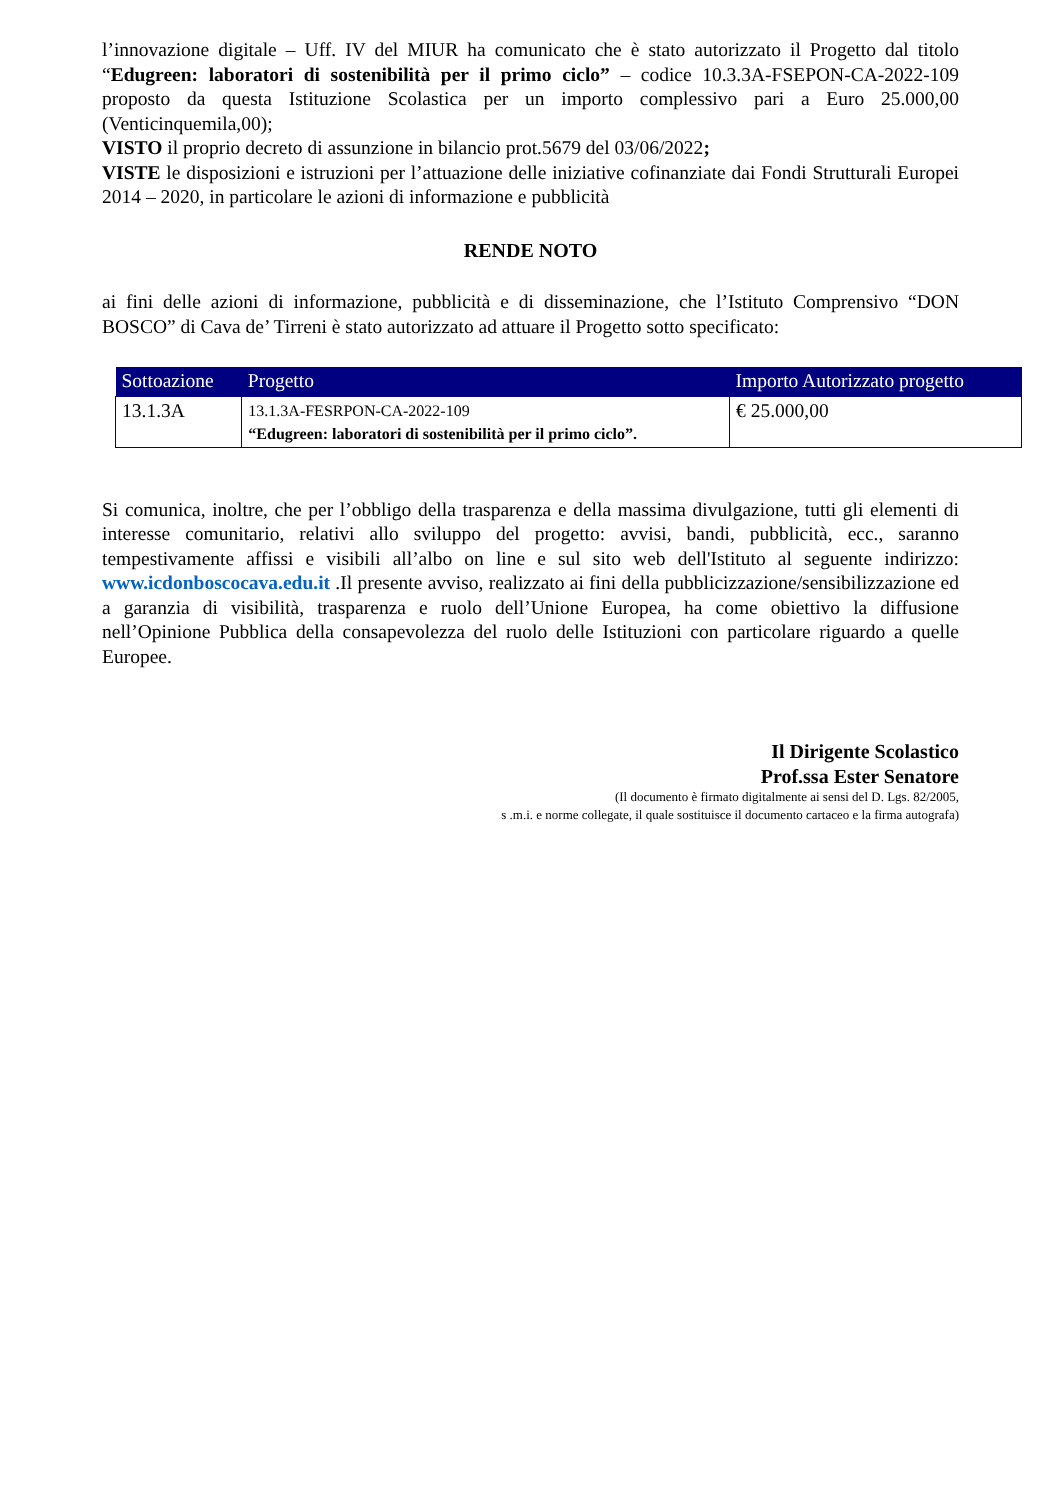l’innovazione digitale – Uff. IV del MIUR ha comunicato che è stato autorizzato il Progetto dal titolo “Edugreen: laboratori di sostenibilità per il primo ciclo” – codice 10.3.3A-FSEPON-CA-2022-109 proposto da questa Istituzione Scolastica per un importo complessivo pari a Euro 25.000,00 (Venticinquemila,00);
VISTO il proprio decreto di assunzione in bilancio prot.5679 del 03/06/2022;
VISTE le disposizioni e istruzioni per l’attuazione delle iniziative cofinanziate dai Fondi Strutturali Europei 2014 – 2020, in particolare le azioni di informazione e pubblicità
RENDE NOTO
ai fini delle azioni di informazione, pubblicità e di disseminazione, che l’Istituto Comprensivo “DON BOSCO” di Cava de’ Tirreni è stato autorizzato ad attuare il Progetto sotto specificato:
| Sottoazione | Progetto | Importo Autorizzato progetto |
| --- | --- | --- |
| 13.1.3A | 13.1.3A-FESRPON-CA-2022-109 “Edugreen: laboratori di sostenibilità per il primo ciclo”. | € 25.000,00 |
Si comunica, inoltre, che per l’obbligo della trasparenza e della massima divulgazione, tutti gli elementi di interesse comunitario, relativi allo sviluppo del progetto: avvisi, bandi, pubblicità, ecc., saranno tempestivamente affissi e visibili all’albo on line e sul sito web dell'Istituto al seguente indirizzo: www.icdonboscocava.edu.it .Il presente avviso, realizzato ai fini della pubblicizzazione/sensibilizzazione ed a garanzia di visibilità, trasparenza e ruolo dell’Unione Europea, ha come obiettivo la diffusione nell’Opinione Pubblica della consapevolezza del ruolo delle Istituzioni con particolare riguardo a quelle Europee.
Il Dirigente Scolastico
Prof.ssa Ester Senatore
(Il documento è firmato digitalmente ai sensi del D. Lgs. 82/2005,
s .m.i. e norme collegate, il quale sostituisce il documento cartaceo e la firma autografa)